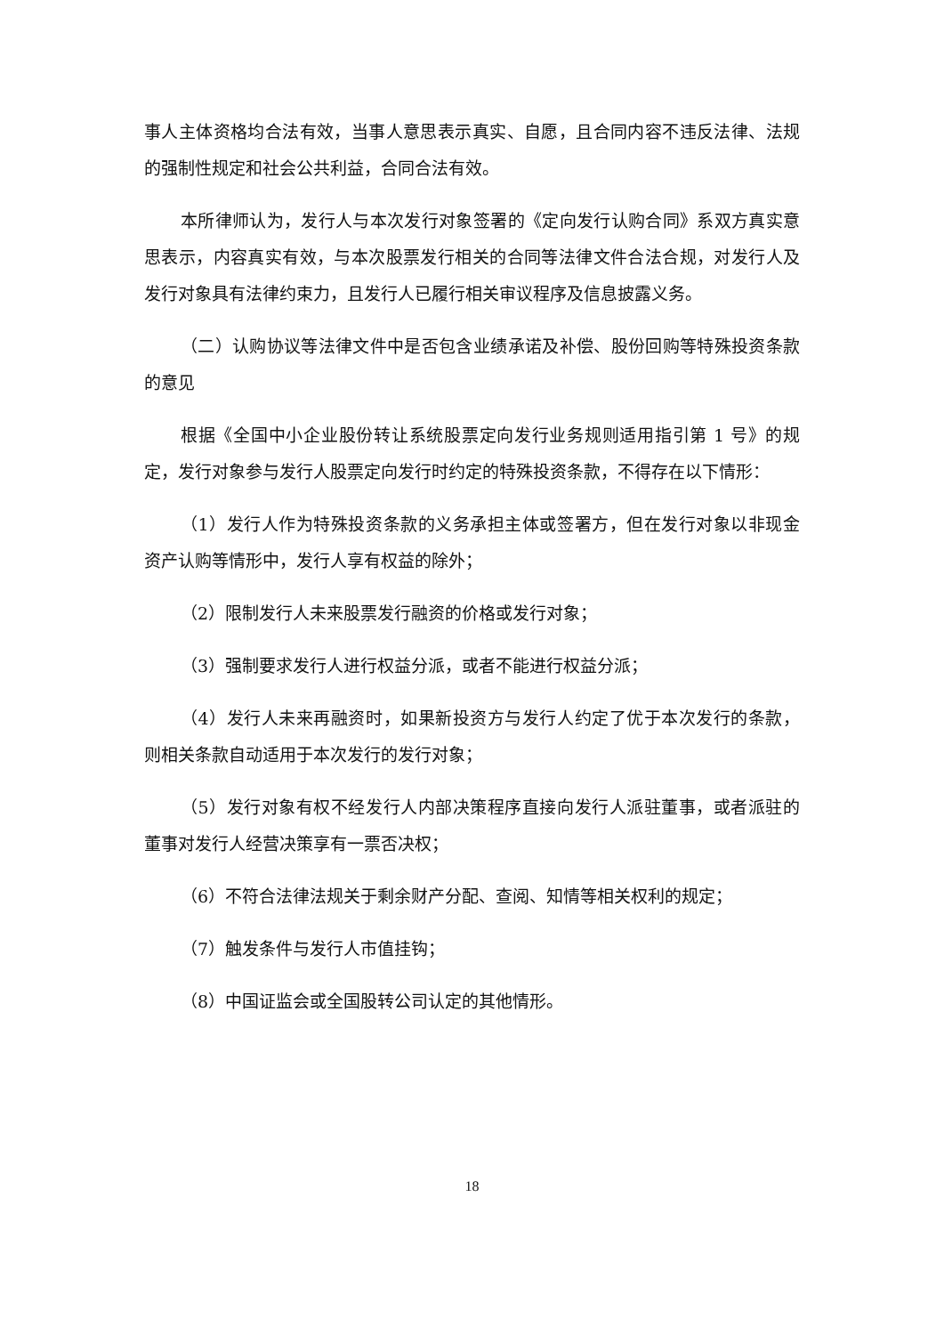事人主体资格均合法有效，当事人意思表示真实、自愿，且合同内容不违反法律、法规的强制性规定和社会公共利益，合同合法有效。
本所律师认为，发行人与本次发行对象签署的《定向发行认购合同》系双方真实意思表示，内容真实有效，与本次股票发行相关的合同等法律文件合法合规，对发行人及发行对象具有法律约束力，且发行人已履行相关审议程序及信息披露义务。
（二）认购协议等法律文件中是否包含业绩承诺及补偿、股份回购等特殊投资条款的意见
根据《全国中小企业股份转让系统股票定向发行业务规则适用指引第 1 号》的规定，发行对象参与发行人股票定向发行时约定的特殊投资条款，不得存在以下情形：
（1）发行人作为特殊投资条款的义务承担主体或签署方，但在发行对象以非现金资产认购等情形中，发行人享有权益的除外；
（2）限制发行人未来股票发行融资的价格或发行对象；
（3）强制要求发行人进行权益分派，或者不能进行权益分派；
（4）发行人未来再融资时，如果新投资方与发行人约定了优于本次发行的条款，则相关条款自动适用于本次发行的发行对象；
（5）发行对象有权不经发行人内部决策程序直接向发行人派驻董事，或者派驻的董事对发行人经营决策享有一票否决权；
（6）不符合法律法规关于剩余财产分配、查阅、知情等相关权利的规定；
（7）触发条件与发行人市值挂钩；
（8）中国证监会或全国股转公司认定的其他情形。
18